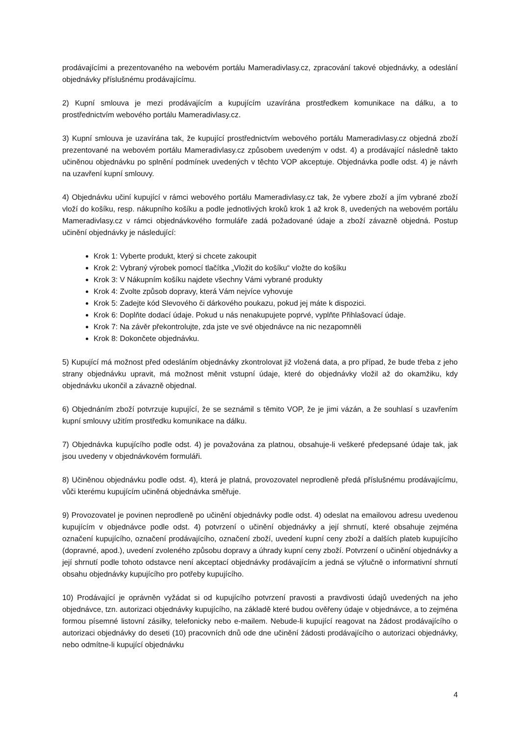prodávajícími a prezentovaného na webovém portálu Mameradivlasy.cz, zpracování takové objednávky, a odeslání objednávky příslušnému prodávajícímu.
2) Kupní smlouva je mezi prodávajícím a kupujícím uzavírána prostředkem komunikace na dálku, a to prostřednictvím webového portálu Mameradivlasy.cz.
3) Kupní smlouva je uzavírána tak, že kupující prostřednictvím webového portálu Mameradivlasy.cz objedná zboží prezentované na webovém portálu Mameradivlasy.cz způsobem uvedeným v odst. 4) a prodávající následně takto učiněnou objednávku po splnění podmínek uvedených v těchto VOP akceptuje. Objednávka podle odst. 4) je návrh na uzavření kupní smlouvy.
4) Objednávku učiní kupující v rámci webového portálu Mameradivlasy.cz tak, že vybere zboží a jím vybrané zboží vloží do košíku, resp. nákupního košíku a podle jednotlivých kroků krok 1 až krok 8, uvedených na webovém portálu Mameradivlasy.cz v rámci objednávkového formuláře zadá požadované údaje a zboží závazně objedná. Postup učinění objednávky je následující:
Krok 1: Vyberte produkt, který si chcete zakoupit
Krok 2: Vybraný výrobek pomocí tlačítka „Vložit do košíku“ vložte do košíku
Krok 3: V Nákupním košíku najdete všechny Vámi vybrané produkty
Krok 4: Zvolte způsob dopravy, která Vám nejvíce vyhovuje
Krok 5: Zadejte kód Slevového či dárkového poukazu, pokud jej máte k dispozici.
Krok 6: Doplňte dodací údaje. Pokud u nás nenakupujete poprvé, vyplňte Přihlašovací údaje.
Krok 7: Na závěr překontrolujte, zda jste ve své objednávce na nic nezapomněli
Krok 8: Dokončete objednávku.
5) Kupující má možnost před odesláním objednávky zkontrolovat již vložená data, a pro případ, že bude třeba z jeho strany objednávku upravit, má možnost měnit vstupní údaje, které do objednávky vložil až do okamžiku, kdy objednávku ukončil a závazně objednal.
6) Objednáním zboží potvrzuje kupující, že se seznámil s těmito VOP, že je jimi vázán, a že souhlasí s uzavřením kupní smlouvy užitím prostředku komunikace na dálku.
7) Objednávka kupujícího podle odst. 4) je považována za platnou, obsahuje-li veškeré předepsané údaje tak, jak jsou uvedeny v objednávkovém formuláři.
8) Učiněnou objednávku podle odst. 4), která je platná, provozovatel neprodleně předá příslušnému prodávajícímu, vůči kterému kupujícím učiněná objednávka směřuje.
9) Provozovatel je povinen neprodleně po učinění objednávky podle odst. 4) odeslat na emailovou adresu uvedenou kupujícím v objednávce podle odst. 4) potvrzení o učinění objednávky a její shrnutí, které obsahuje zejména označení kupujícího, označení prodávajícího, označení zboží, uvedení kupní ceny zboží a dalších plateb kupujícího (dopravné, apod.), uvedení zvoleného způsobu dopravy a úhrady kupní ceny zboží. Potvrzení o učinění objednávky a její shrnutí podle tohoto odstavce není akceptací objednávky prodávajícím a jedná se výlučně o informativní shrnutí obsahu objednávky kupujícího pro potřeby kupujícího.
10) Prodávající je oprávněn vyžádat si od kupujícího potvrzení pravosti a pravdivosti údajů uvedených na jeho objednávce, tzn. autorizaci objednávky kupujícího, na základě které budou ověřeny údaje v objednávce, a to zejména formou písemné listovní zásilky, telefonicky nebo e-mailem. Nebude-li kupující reagovat na žádost prodávajícího o autorizaci objednávky do deseti (10) pracovních dnů ode dne učinění žádosti prodávajícího o autorizaci objednávky, nebo odmítne-li kupující objednávku
4